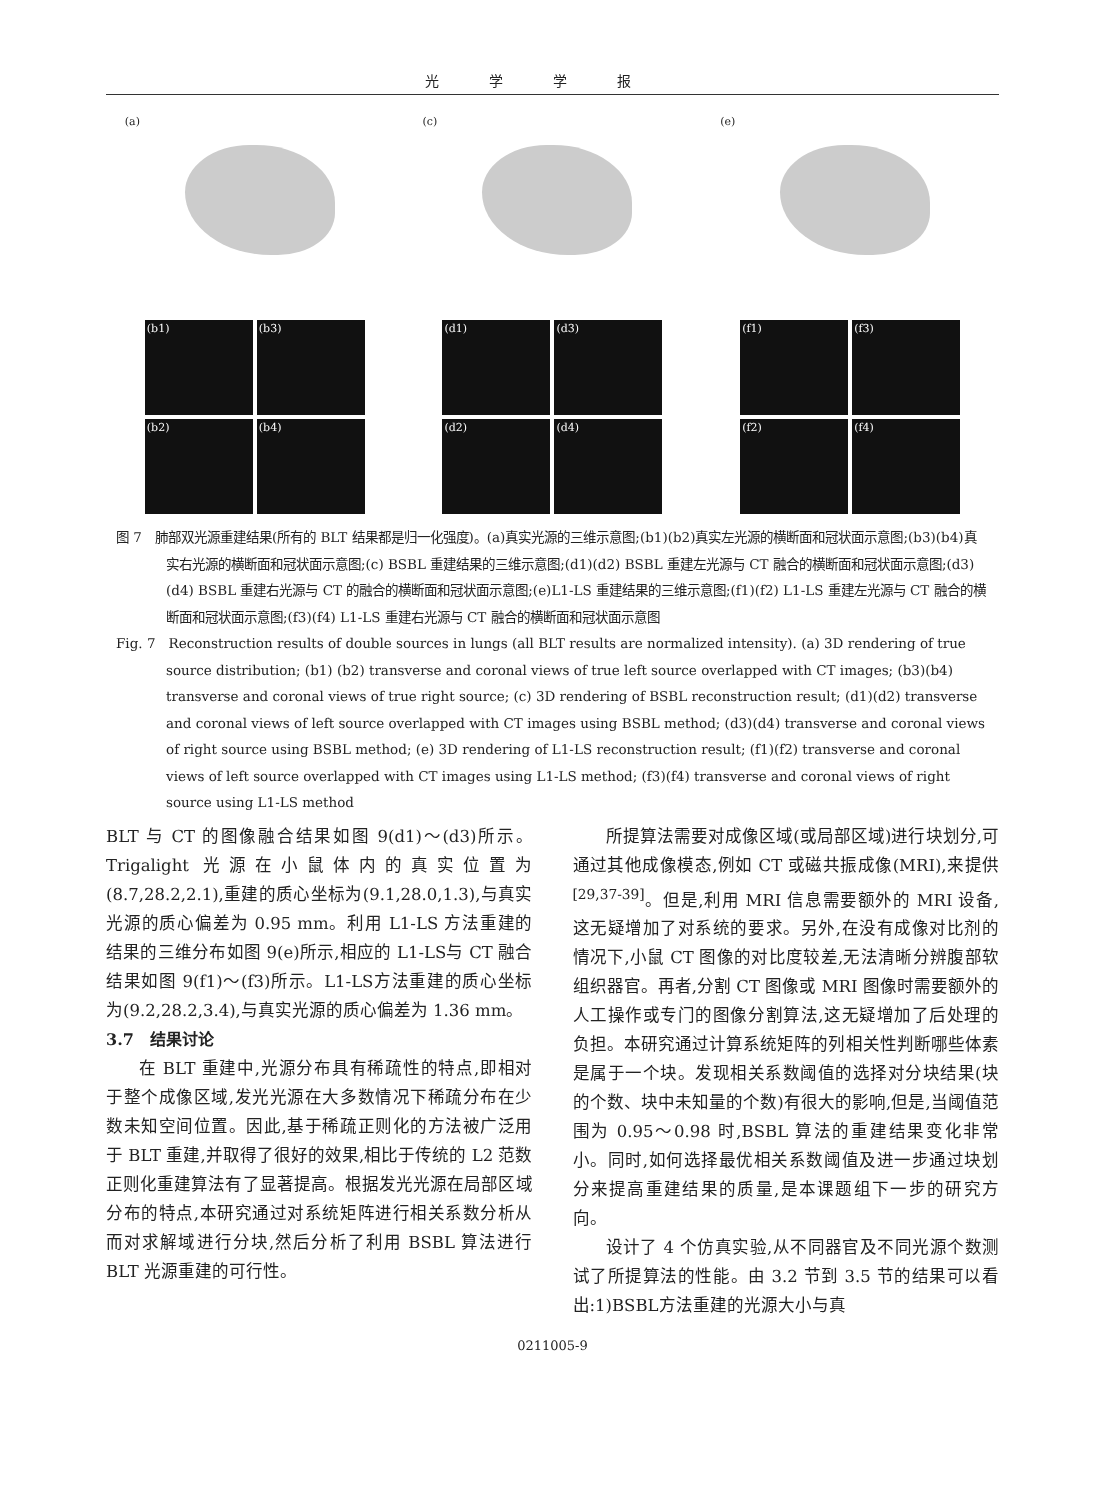光学学报
(a)
(b1)
(b3)
(b2)
(b4)
(c)
(d1)
(d3)
(d2)
(d4)
(e)
(f1)
(f3)
(f2)
(f4)
图 7　肺部双光源重建结果(所有的 BLT 结果都是归一化强度)。(a)真实光源的三维示意图;(b1)(b2)真实左光源的横断面和冠状面示意图;(b3)(b4)真实右光源的横断面和冠状面示意图;(c) BSBL 重建结果的三维示意图;(d1)(d2) BSBL 重建左光源与 CT 融合的横断面和冠状面示意图;(d3)(d4) BSBL 重建右光源与 CT 的融合的横断面和冠状面示意图;(e)L1-LS 重建结果的三维示意图;(f1)(f2) L1-LS 重建左光源与 CT 融合的横断面和冠状面示意图;(f3)(f4) L1-LS 重建右光源与 CT 融合的横断面和冠状面示意图
Fig. 7　Reconstruction results of double sources in lungs (all BLT results are normalized intensity). (a) 3D rendering of true source distribution; (b1) (b2) transverse and coronal views of true left source overlapped with CT images; (b3)(b4) transverse and coronal views of true right source; (c) 3D rendering of BSBL reconstruction result; (d1)(d2) transverse and coronal views of left source overlapped with CT images using BSBL method; (d3)(d4) transverse and coronal views of right source using BSBL method; (e) 3D rendering of L1-LS reconstruction result; (f1)(f2) transverse and coronal views of left source overlapped with CT images using L1-LS method; (f3)(f4) transverse and coronal views of right source using L1-LS method
BLT 与 CT 的图像融合结果如图 9(d1)～(d3)所示。Trigalight 光源在小鼠体内的真实位置为(8.7,28.2,2.1),重建的质心坐标为(9.1,28.0,1.3),与真实光源的质心偏差为 0.95 mm。利用 L1-LS 方法重建的结果的三维分布如图 9(e)所示,相应的 L1-LS与 CT 融合结果如图 9(f1)～(f3)所示。L1-LS方法重建的质心坐标为(9.2,28.2,3.4),与真实光源的质心偏差为 1.36 mm。
3.7　结果讨论
在 BLT 重建中,光源分布具有稀疏性的特点,即相对于整个成像区域,发光光源在大多数情况下稀疏分布在少数未知空间位置。因此,基于稀疏正则化的方法被广泛用于 BLT 重建,并取得了很好的效果,相比于传统的 L2 范数正则化重建算法有了显著提高。根据发光光源在局部区域分布的特点,本研究通过对系统矩阵进行相关系数分析从而对求解域进行分块,然后分析了利用 BSBL 算法进行 BLT 光源重建的可行性。
所提算法需要对成像区域(或局部区域)进行块划分,可通过其他成像模态,例如 CT 或磁共振成像(MRI),来提供<sup>[29,37-39]</sup>。但是,利用 MRI 信息需要额外的 MRI 设备,这无疑增加了对系统的要求。另外,在没有成像对比剂的情况下,小鼠 CT 图像的对比度较差,无法清晰分辨腹部软组织器官。再者,分割 CT 图像或 MRI 图像时需要额外的人工操作或专门的图像分割算法,这无疑增加了后处理的负担。本研究通过计算系统矩阵的列相关性判断哪些体素是属于一个块。发现相关系数阈值的选择对分块结果(块的个数、块中未知量的个数)有很大的影响,但是,当阈值范围为 0.95～0.98 时,BSBL 算法的重建结果变化非常小。同时,如何选择最优相关系数阈值及进一步通过块划分来提高重建结果的质量,是本课题组下一步的研究方向。
设计了 4 个仿真实验,从不同器官及不同光源个数测试了所提算法的性能。由 3.2 节到 3.5 节的结果可以看出:1)BSBL方法重建的光源大小与真
0211005-9